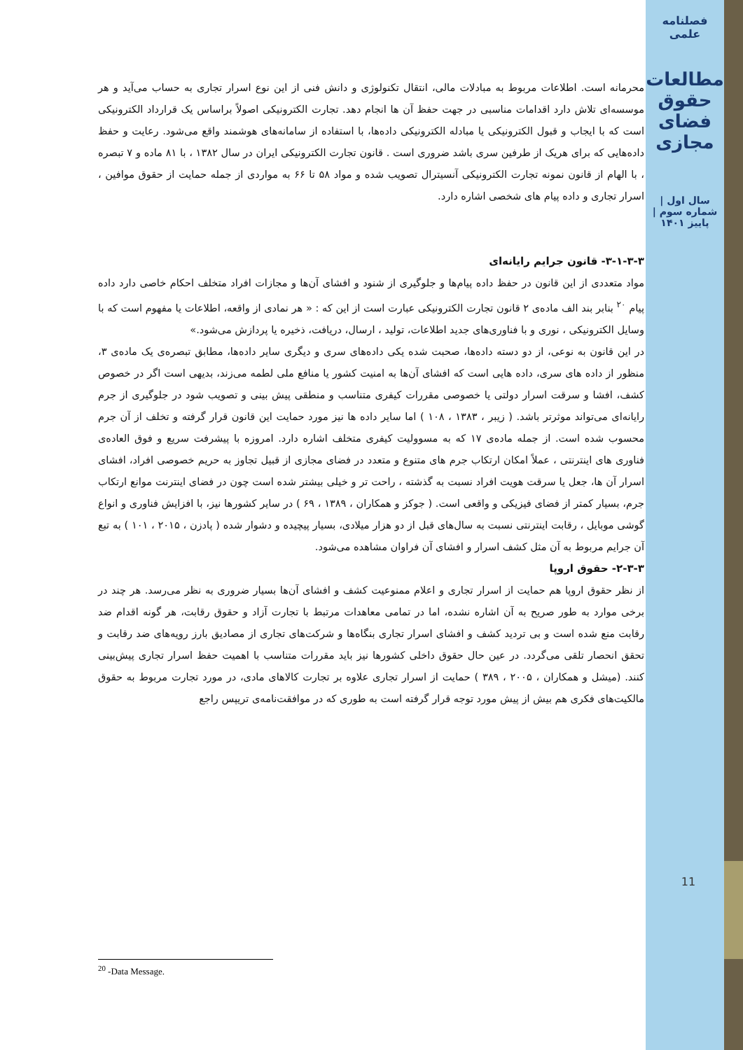فصلنامه علمی
مطالعات حقوق فضای مجازی
سال اول | شماره سوم | پاییز ۱۴۰۱
11
محرمانه است. اطلاعات مربوط به مبادلات مالی، انتقال تکنولوژی و دانش فنی از این نوع اسرار تجاری به حساب می‌آید و هر موسسه‌ای تلاش دارد اقدامات مناسبی در جهت حفظ آن ها انجام دهد. تجارت الکترونیکی اصولاً براساس یک قرارداد الکترونیکی است که با ایجاب و قبول الکترونیکی یا مبادله الکترونیکی داده‌ها، با استفاده از سامانه‌های هوشمند واقع می‌شود. رعایت و حفظ داده‌هایی که برای هریک از طرفین سری باشد ضروری است . قانون تجارت الکترونیکی ایران در سال ۱۳۸۲ ، با ۸۱ ماده و ۷ تبصره ، با الهام از قانون نمونه تجارت الکترونیکی آنسیترال تصویب شده و مواد ۵۸ تا ۶۶ به مواردی از جمله حمایت از حقوق موافین ، اسرار تجاری و داده پیام های شخصی اشاره دارد.
۳-۱-۳-۳- قانون جرایم رایانه‌ای
مواد متعددی از این قانون در حفظ داده پیام‌ها و جلوگیری از شنود و افشای آن‌ها و مجازات افراد متخلف احکام خاصی دارد داده پیام <sup>۲۰</sup> بنابر بند الف ماده‌ی ۲ قانون تجارت الکترونیکی عبارت است از این که : « هر نمادی از واقعه، اطلاعات یا مفهوم است که با وسایل الکترونیکی ، نوری و با فناوری‌های جدید اطلاعات، تولید ، ارسال، دریافت، ذخیره یا پردازش می‌شود.»
در این قانون به نوعی، از دو دسته داده‌ها، صحبت شده یکی داده‌های سری و دیگری سایر داده‌ها، مطابق تبصره‌ی یک ماده‌ی ۳، منظور از داده های سری، داده هایی است که افشای آن‌ها به امنیت کشور یا منافع ملی لطمه می‌زند، بدیهی است اگر در خصوص کشف، افشا و سرقت اسرار دولتی یا خصوصی مقررات کیفری متناسب و منطقی پیش بینی و تصویب شود در جلوگیری از جرم رایانه‌ای می‌تواند موثرتر باشد. ( زیبر ، ۱۳۸۳ ، ۱۰۸ ) اما سایر داده ها نیز مورد حمایت این قانون قرار گرفته و تخلف از آن جرم محسوب شده است. از جمله ماده‌ی ۱۷ که به مسوولیت کیفری متخلف اشاره دارد. امروزه با پیشرفت سریع و فوق العاده‌ی فناوری های اینترنتی ، عملاً امکان ارتکاب جرم های متنوع و متعدد در فضای مجازی از قبیل تجاوز به حریم خصوصی افراد، افشای اسرار آن ها، جعل یا سرقت هویت افراد نسبت به گذشته ، راحت تر و خیلی بیشتر شده است چون در فضای اینترنت موانع ارتکاب جرم، بسیار کمتر از فضای فیزیکی و واقعی است. ( جوکز و همکاران ، ۱۳۸۹ ، ۶۹ ) در سایر کشورها نیز، با افزایش فناوری و انواع گوشی موبایل ، رقابت اینترنتی نسبت به سال‌های قبل از دو هزار میلادی، بسیار پیچیده و دشوار شده ( پادزن ، ۲۰۱۵ ، ۱۰۱ ) به تبع آن جرایم مربوط به آن مثل کشف اسرار و افشای آن فراوان مشاهده می‌شود.
۲-۳-۳- حقوق اروپا
از نظر حقوق اروپا هم حمایت از اسرار تجاری و اعلام ممنوعیت کشف و افشای آن‌ها بسیار ضروری به نظر می‌رسد. هر چند در برخی موارد به طور صریح به آن اشاره نشده، اما در تمامی معاهدات مرتبط با تجارت آزاد و حقوق رقابت، هر گونه اقدام ضد رقابت منع شده است و بی تردید کشف و افشای اسرار تجاری بنگاه‌ها و شرکت‌های تجاری از مصادیق بارز رویه‌های ضد رقابت و تحقق انحصار تلقی می‌گردد. در عین حال حقوق داخلی کشورها نیز باید مقررات متناسب با اهمیت حفظ اسرار تجاری پیش‌بینی کنند. (میشل و همکاران ، ۲۰۰۵ ، ۳۸۹ ) حمایت از اسرار تجاری علاوه بر تجارت کالاهای مادی، در مورد تجارت مربوط به حقوق مالکیت‌های فکری هم بیش از پیش مورد توجه قرار گرفته است به طوری که در موافقت‌نامه‌ی تریپس راجع
<sup>20</sup> -Data Message.